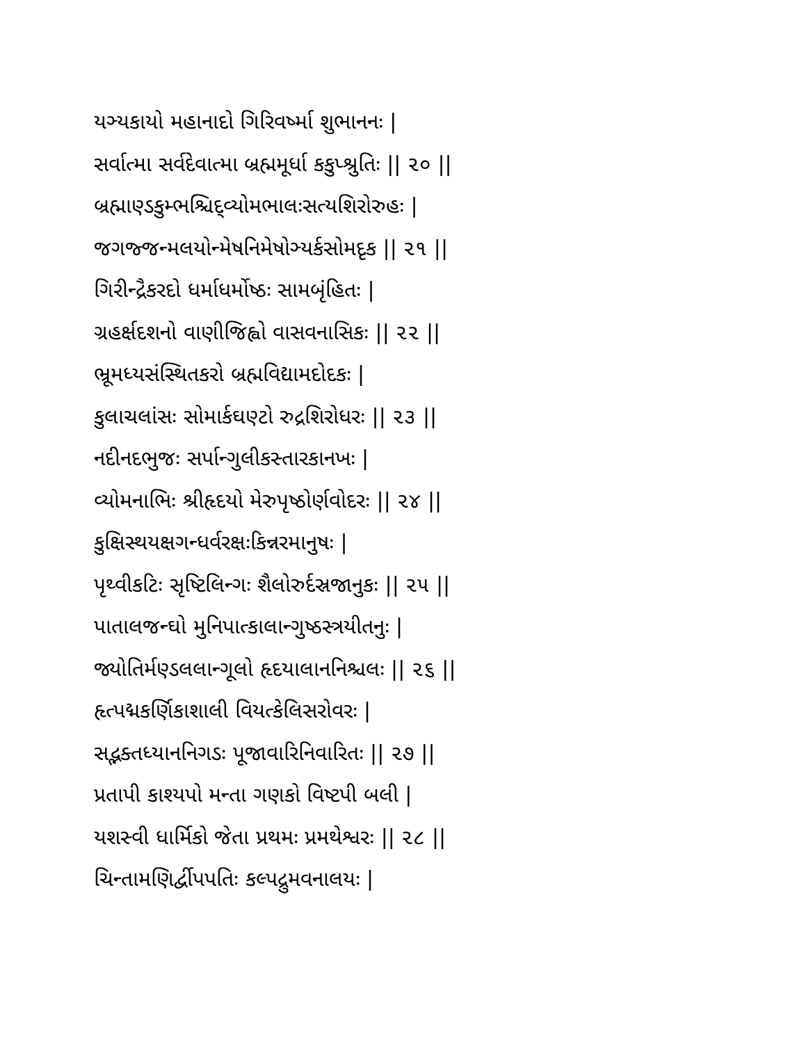યઞ્યકાયો મહાનાદો ગિરિવર્ષ્મા શુભાનનઃ |
સર્વાત્મા સર્વદેવાત્મા બ્રહ્મમૂર્ધા કકુપ્શ્રુતિઃ || ૨૦ ||
બ્રહ્માણ્ડકુમ્ભશ્ચિદ્વ્યોમભાલઃસત્યશિરોરુહઃ |
જગજ્જન્મલયોન્મેષનિમેષોઞ્યર્કસોમદૃક || ૨૧ ||
ગિરીન્દ્રૈકરદો ધર્માધર્મોષ્ઠઃ સામબૃંહિતઃ |
ગ્રહર્ક્ષદશનો વાણીજિહ્વો વાસવનાસિકઃ || ૨૨ ||
ભ્રૂમધ્યસંસ્થિતકરો બ્રહ્મવિદ્યામદોદકઃ |
કુલાચલાંસઃ સોમાર્કઘણ્ટો રુદ્રશિરોધરઃ || ૨૩ ||
નદીનદભુજઃ સર્પાન્ગુલીકસ્તારકાનખઃ |
વ્યોમનાભિઃ શ્રીહૃદયો મેરુપૃષ્ઠોર્ણવોદરઃ || ૨૪ ||
કુક્ષિસ્થયક્ષગન્ધર્વરક્ષઃકિન્નરમાનુષઃ |
પૃથ્વીકટિઃ સૃષ્ટિલિન્ગઃ શૈલોરુર્દસ્રજાનુકઃ || ૨૫ ||
પાતાલજન્ઘો મુનિપાત્કાલાન્ગુષ્ઠસ્ત્રયીતનુઃ |
જ્યોતિર્મણ્ડલલાન્ગૂલો હૃદયાલાનનિશ્ચલઃ || ૨૬ ||
હૃત્પદ્મકર્ણિકાશાલી વિયત્કેલિસરોવરઃ |
સદ્ભક્તધ્યાનનિગડઃ પૂજાવારિનિવારિતઃ || ૨૭ ||
પ્રતાપી કાશ્યપો મન્તા ગણકો વિષ્ટપી બલી |
યશસ્વી ધાર્મિકો જેતા પ્રથમઃ પ્રમથેશ્વરઃ || ૨૮ ||
ચિન્તામણિર્દ્વીપપતિઃ કલ્પદ્રુમવનાલયઃ |